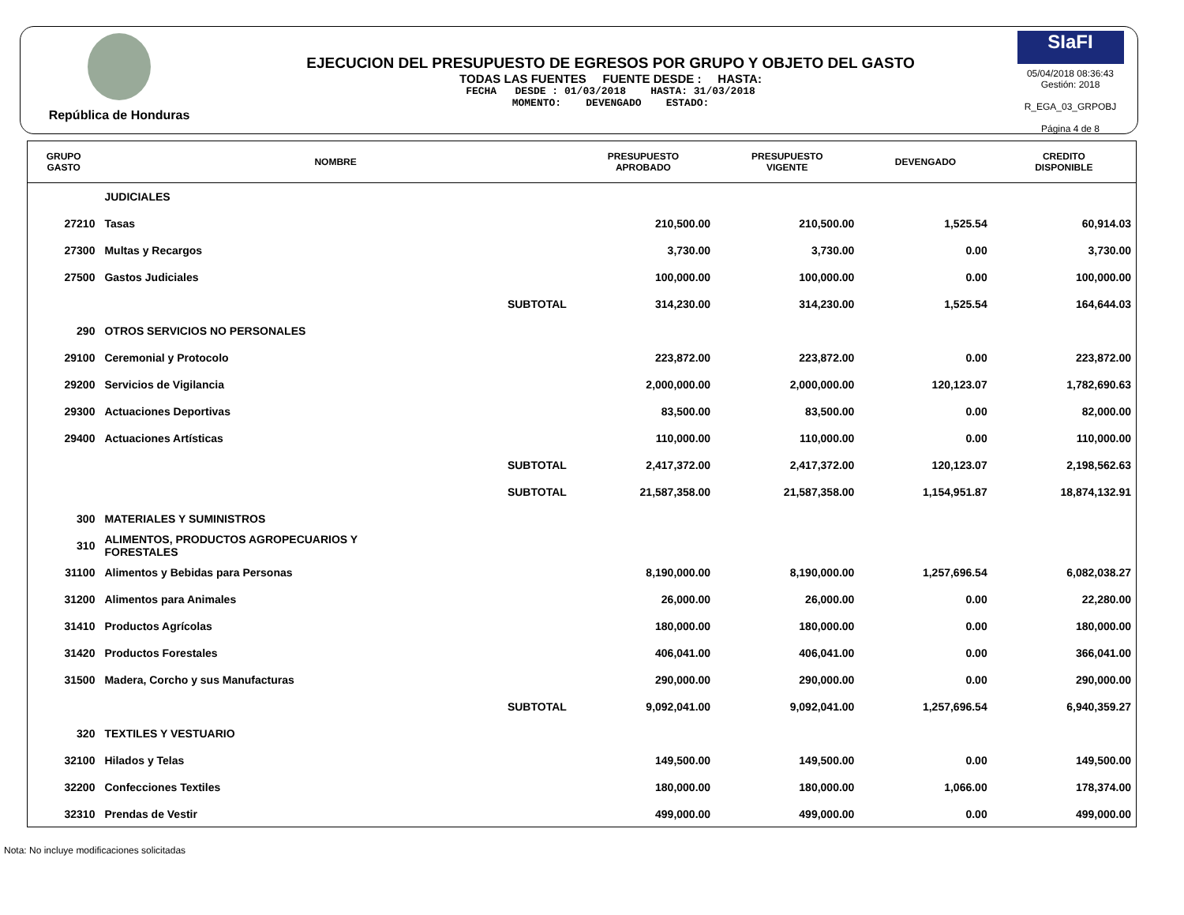República de Honduras
EJECUCION DEL PRESUPUESTO DE EGRESOS POR GRUPO Y OBJETO DEL GASTO
TODAS LAS FUENTES FUENTE DESDE : HASTA:
FECHA DESDE : 01/03/2018 HASTA: 31/03/2018
MOMENTO: DEVENGADO ESTADO:
SIaFI
05/04/2018 08:36:43
Gestión: 2018
R_EGA_03_GRPOBJ
Página 4 de 8
| GRUPO GASTO | NOMBRE | PRESUPUESTO APROBADO | PRESUPUESTO VIGENTE | DEVENGADO | CREDITO DISPONIBLE |
| --- | --- | --- | --- | --- | --- |
| | JUDICIALES | | | | |
| 27210 | Tasas | 210,500.00 | 210,500.00 | 1,525.54 | 60,914.03 |
| 27300 | Multas y Recargos | 3,730.00 | 3,730.00 | 0.00 | 3,730.00 |
| 27500 | Gastos Judiciales | 100,000.00 | 100,000.00 | 0.00 | 100,000.00 |
| | SUBTOTAL | 314,230.00 | 314,230.00 | 1,525.54 | 164,644.03 |
| 290 | OTROS SERVICIOS NO PERSONALES | | | | |
| 29100 | Ceremonial y Protocolo | 223,872.00 | 223,872.00 | 0.00 | 223,872.00 |
| 29200 | Servicios de Vigilancia | 2,000,000.00 | 2,000,000.00 | 120,123.07 | 1,782,690.63 |
| 29300 | Actuaciones Deportivas | 83,500.00 | 83,500.00 | 0.00 | 82,000.00 |
| 29400 | Actuaciones Artísticas | 110,000.00 | 110,000.00 | 0.00 | 110,000.00 |
| | SUBTOTAL | 2,417,372.00 | 2,417,372.00 | 120,123.07 | 2,198,562.63 |
| | SUBTOTAL | 21,587,358.00 | 21,587,358.00 | 1,154,951.87 | 18,874,132.91 |
| 300 | MATERIALES Y SUMINISTROS | | | | |
| 310 | ALIMENTOS, PRODUCTOS AGROPECUARIOS Y FORESTALES | | | | |
| 31100 | Alimentos y Bebidas para Personas | 8,190,000.00 | 8,190,000.00 | 1,257,696.54 | 6,082,038.27 |
| 31200 | Alimentos para Animales | 26,000.00 | 26,000.00 | 0.00 | 22,280.00 |
| 31410 | Productos Agrícolas | 180,000.00 | 180,000.00 | 0.00 | 180,000.00 |
| 31420 | Productos Forestales | 406,041.00 | 406,041.00 | 0.00 | 366,041.00 |
| 31500 | Madera, Corcho y sus Manufacturas | 290,000.00 | 290,000.00 | 0.00 | 290,000.00 |
| | SUBTOTAL | 9,092,041.00 | 9,092,041.00 | 1,257,696.54 | 6,940,359.27 |
| 320 | TEXTILES Y VESTUARIO | | | | |
| 32100 | Hilados y Telas | 149,500.00 | 149,500.00 | 0.00 | 149,500.00 |
| 32200 | Confecciones Textiles | 180,000.00 | 180,000.00 | 1,066.00 | 178,374.00 |
| 32310 | Prendas de Vestir | 499,000.00 | 499,000.00 | 0.00 | 499,000.00 |
Nota: No incluye modificaciones solicitadas